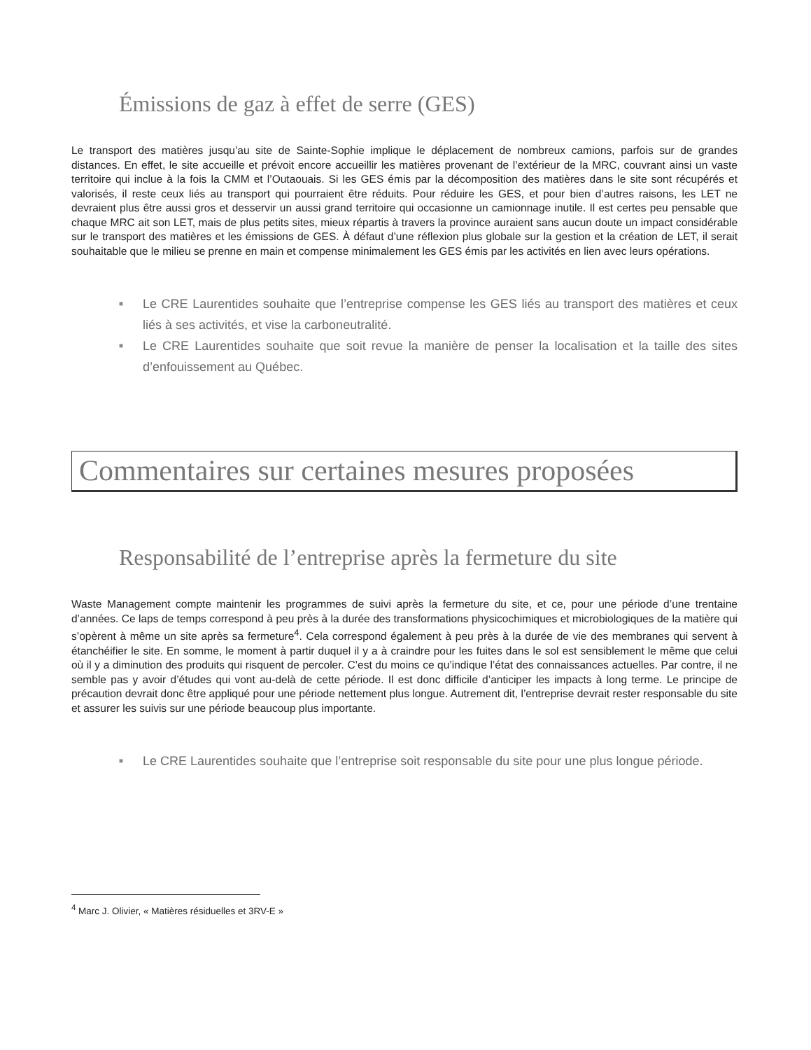Émissions de gaz à effet de serre (GES)
Le transport des matières jusqu’au site de Sainte-Sophie implique le déplacement de nombreux camions, parfois sur de grandes distances. En effet, le site accueille et prévoit encore accueillir les matières provenant de l’extérieur de la MRC, couvrant ainsi un vaste territoire qui inclue à la fois la CMM et l’Outaouais. Si les GES émis par la décomposition des matières dans le site sont récupérés et valorisés, il reste ceux liés au transport qui pourraient être réduits. Pour réduire les GES, et pour bien d’autres raisons, les LET ne devraient plus être aussi gros et desservir un aussi grand territoire qui occasionne un camionnage inutile. Il est certes peu pensable que chaque MRC ait son LET, mais de plus petits sites, mieux répartis à travers la province auraient sans aucun doute un impact considérable sur le transport des matières et les émissions de GES. À défaut d’une réflexion plus globale sur la gestion et la création de LET, il serait souhaitable que le milieu se prenne en main et compense minimalement les GES émis par les activités en lien avec leurs opérations.
■ Le CRE Laurentides souhaite que l’entreprise compense les GES liés au transport des matières et ceux liés à ses activités, et vise la carboneutralité.
■ Le CRE Laurentides souhaite que soit revue la manière de penser la localisation et la taille des sites d’enfouissement au Québec.
Commentaires sur certaines mesures proposées
Responsabilité de l’entreprise après la fermeture du site
Waste Management compte maintenir les programmes de suivi après la fermeture du site, et ce, pour une période d’une trentaine d’années. Ce laps de temps correspond à peu près à la durée des transformations physicochimiques et microbiologiques de la matière qui s’opèrent à même un site après sa fermeture<sup>4</sup>. Cela correspond également à peu près à la durée de vie des membranes qui servent à étanchéifier le site. En somme, le moment à partir duquel il y a à craindre pour les fuites dans le sol est sensiblement le même que celui où il y a diminution des produits qui risquent de percoler. C’est du moins ce qu’indique l’état des connaissances actuelles. Par contre, il ne semble pas y avoir d’études qui vont au-delà de cette période. Il est donc difficile d’anticiper les impacts à long terme. Le principe de précaution devrait donc être appliqué pour une période nettement plus longue. Autrement dit, l’entreprise devrait rester responsable du site et assurer les suivis sur une période beaucoup plus importante.
■ Le CRE Laurentides souhaite que l’entreprise soit responsable du site pour une plus longue période.
<sup>4</sup> Marc J. Olivier, « Matières résiduelles et 3RV-E »